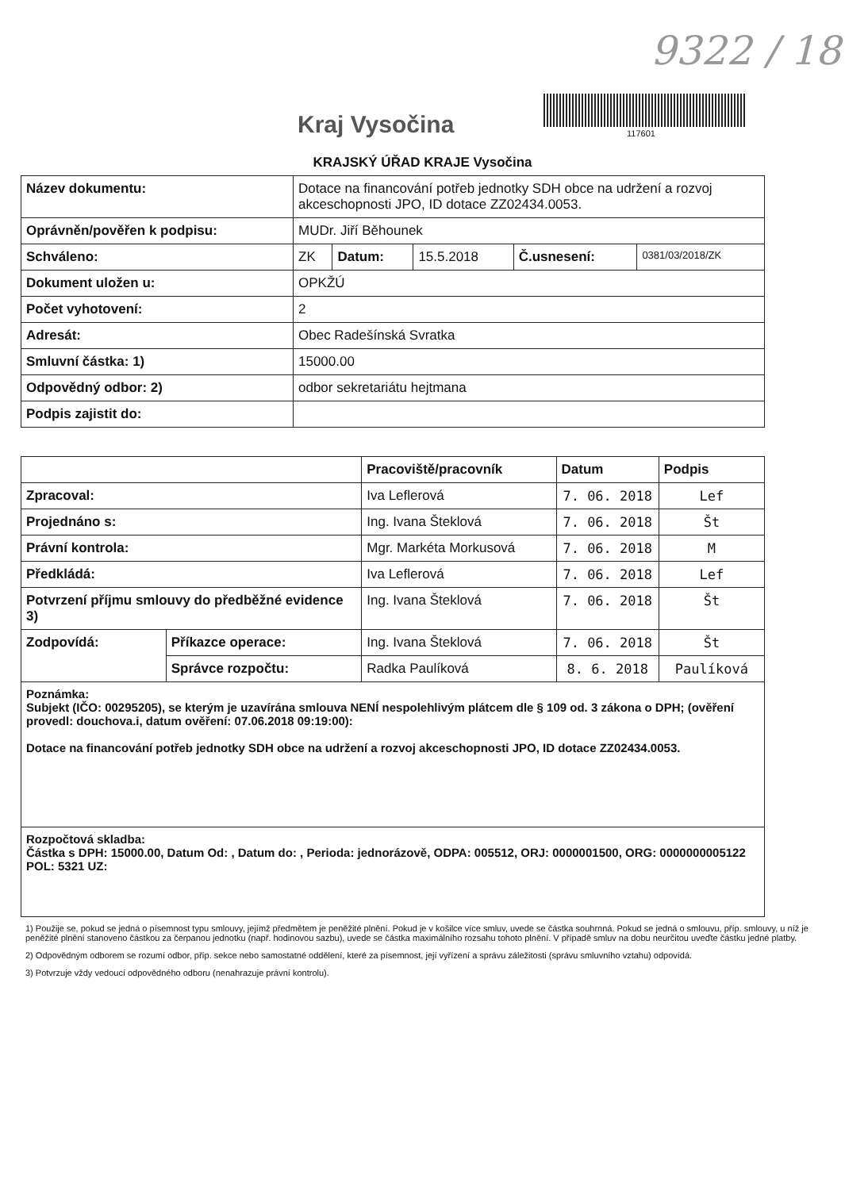9322 / 18
Kraj Vysočina 117601
KRAJSKÝ ÚŘAD KRAJE Vysočina
| Název dokumentu: | Dotace na financování potřeb jednotky SDH obce na udržení a rozvoj akceschopnosti JPO, ID dotace ZZ02434.0053. | | | | |
| Oprávněn/pověřen k podpisu: | MUDr. Jiří Běhounek | | | | |
| Schváleno: | ZK | Datum: | 15.5.2018 | Č.usnesení: | 0381/03/2018/ZK |
| Dokument uložen u: | OPKŽÚ | | | | |
| Počet vyhotovení: | 2 | | | | |
| Adresát: | Obec Radešínská Svratka | | | | |
| Smluvní částka: 1) | 15000.00 | | | | |
| Odpovědný odbor: 2) | odbor sekretariátu hejtmana | | | | |
| Podpis zajistit do: | | | | | |
| | | Pracoviště/pracovník | Datum | Podpis |
| --- | --- | --- | --- | --- |
| Zpracoval: | | Iva Leflerová | 7. 06. 2018 | Lef |
| Projednáno s: | | Ing. Ivana Šteklová | 7. 06. 2018 | Št |
| Právní kontrola: | | Mgr. Markéta Morkusová | 7. 06. 2018 | M |
| Předkládá: | | Iva Leflerová | 7. 06. 2018 | Lef |
| Potvrzení příjmu smlouvy do předběžné evidence 3) | | Ing. Ivana Šteklová | 7. 06. 2018 | Št |
| Zodpovídá: | Příkazce operace: | Ing. Ivana Šteklová | 7. 06. 2018 | Št |
| | Správce rozpočtu: | Radka Paulíková | 8. 6. 2018 | Paulíková |
| Poznámka: Subjekt (IČO: 00295205), se kterým je uzavírána smlouva NENÍ nespolehlivým plátcem dle § 109 od. 3 zákona o DPH; (ověření provedl: douchova.i, datum ověření: 07.06.2018 09:19:00): Dotace na financování potřeb jednotky SDH obce na udržení a rozvoj akceschopnosti JPO, ID dotace ZZ02434.0053. | | | | |
| Rozpočtová skladba: Částka s DPH: 15000.00, Datum Od: , Datum do: , Perioda: jednorázově, ODPA: 005512, ORJ: 0000001500, ORG: 0000000005122 POL: 5321 UZ: | | | | |
1) Použije se, pokud se jedná o písemnost typu smlouvy, jejímž předmětem je peněžité plnění. Pokud je v košilce více smluv, uvede se částka souhrnná. Pokud se jedná o smlouvu, příp. smlouvy, u níž je peněžité plnění stanoveno částkou za čerpanou jednotku (např. hodinovou sazbu), uvede se částka maximálního rozsahu tohoto plnění. V případě smluv na dobu neurčitou uveďte částku jedné platby.
2) Odpovědným odborem se rozumí odbor, příp. sekce nebo samostatné oddělení, které za písemnost, její vyřízení a správu záležitosti (správu smluvního vztahu) odpovídá.
3) Potvrzuje vždy vedoucí odpovědného odboru (nenahrazuje právní kontrolu).